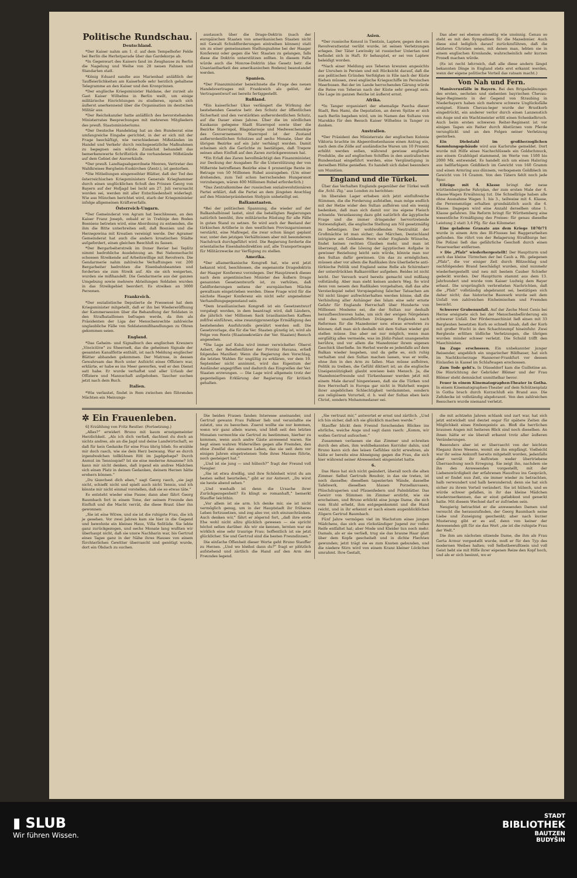Politische Rundschau.
Deutschland.
*Der Kaiser nahm am 1. d. auf dem Tempelhofer Felde bei Berlin die Herbstparade über das Gardekorps ab.
*In Gegenwart des Kaisers fand im Zeughause zu Berlin die Nagelung und Weihe von 28 neuen Fahnen und Standarten statt.
*König Eduard sandte aus Marienbad anläßlich der Tauffeierlichkeiten am Kaiserhofe sehr herzlich gehaltene Telegramme an den Kaiser und den Kronprinzen.
*Der englische Kriegsminister Haldane, der zurzeit als Gast Kaiser Wilhelms in Berlin weilt, um einige militärische Einrichtungen zu studieren, sprach sich äußerst anerkennend über die Organisation im deutschen Militär aus.
*Der Reichskanzler hatte anläßlich des bevorstehenden Ministerrates Besprechungen mit mehreren Mitgliedern des preuß. Staatsministeriums.
*Der Deutsche Handelstag hat an den Bundesrat eine umfangreiche Eingabe gerichtet, in der er sich mit der Frage beschäftigt, wie verschiedenen Mißständen im Handel und Verkehr durch reichsgesetzliche Maßnahmen zu begegnen sein würde. Zunächst behandelt das bemerkenswerte Schriftstück die vorhandenen Mißstände auf dem Gebiet der Ausverkäufe.
*Der preuß. Landtagsabgeordnete Mooren, Vertreter des Wahlkreises Bergheim-Euskirchen (Zentr.), ist gestorben.
*Die Mitteilungen eingeweihter Blätter, daß der Tod des österreichischen Kriegsministers Generals Krieghammer durch einen unglücklichen Schuß des Prinzen Georg von Bayern auf der Hofjagd bei Ischl am 27. Juli verursacht worden sei, werden mit aller Entschiedenheit widerlegt. Wie aus München berichtet wird, starb der Kriegsminister infolge allgemeinen Kräfteverfalls.
Österreich-Ungarn.
*Der Gemeinderat von Agram hat beschlossen, an den Kaiser Franz Joseph, sobald er in Trebinje den Boden Bosniens betreten wird, eine Abordnung zu entsenden, die ihm die Bitte unterbreiten soll, daß Bosnien und die Herzegowina mit Kroatien vereinigt werde. Der Agramer Gemeinderat hat auch die andern kroatischen Städte aufgefordert, einen gleichen Beschluß zu fassen.
*Der Bergarbeiterstreik im Duxer Revier bei Teplitz nimmt bedrohliche Ausdehnung an. Bei Nelsonschacht schossen Streikende auf Arbeitswillige mit Revolvern. Die Gendarmerie nahm zahlreiche Verhaftungen vor. 200 Bergarbeiter bedrohten die Eisenbahnbeamten und forderten sie zum Streik auf. Als sie sich weigerten, wurden sie mißhandelt. Die Gendarmerie aus der ganzen Umgebung sowie mehrere Abteilungen Soldaten wurden in das Streikgebiet beordert. Es streiken an 3000 Personen.
Frankreich.
*Der sozialistische Deputierte de Pressensé hat dem Kriegsminister mitgeteilt, daß er ihn bei Wiedereröffnung der Kammersession über die Behandlung der Soldaten in den Strafbataillonen befragen werde, da ihm als Präsidenten der Liga der Menschenrechte zahlreiche unglaubliche Fälle von Soldatenmißhandlungen zu Ohren gekommen seien.
England.
*Das Geheim- und Signalbuch des englischen Kreuzers „Vincicitive“ zu Sheerneß, das die geheimen Signale der gesamten Kanalflotte enthält, ist nach Meldung englischer Blätter abhanden gekommen. Der Matrose, in dessen Gewahrsam das Buch unter Aufsicht eines Offiziers war, erklärte, er habe es ins Meer geworfen, weil er den Dienst satt habe. Er wurde verhaftet und aller Urlaub der Offiziere und Mannschaft aufgehoben. Taucher suchen jetzt nach dem Buch.
Italien.
*Wie verlautet, findet in Rom zwischen den führenden Mächten ein Meinungs-
austausch über die Drago-Doktrin (nach der europäischen Staaten von amerikanischen Staaten nicht mit Gewalt Schuldforderungen eintreiben können) statt um zu einer gemeinsamen Stellungnahme bei der Haager Konferenz oder gegen die Ver. Staaten zu gelangen, falls diese die Doktrin unterstützen sollten. In diesem Falle würde auch die Monroe-Doktrin (das Gesetz betr. die Unantastbarkeit des amerikanischen Bodens) beanstandet werden.
Spanien.
*Der Finanzminister bezeichnete die Frage des neuen Handelsvertrages mit Frankreich als gelöst, der Vertragsentwurf sei bereits fertiggestellt.
Rußland.
*Ein kaiserlicher Ukas verlängert die Wirkung der bestehenden Gesetze betr. den Schutz der öffentlichen Sicherheit und den verstärkten außerordentlichen Schutz, auf die Dauer eines Jahres. Über die im nördlichen Kaukasus gelegene Stadt Stawropol sowie über die Bezirke Stawropol, Blagodarnoje und Medweschenskoje des Gouvernements Stawropol ist der Zustand außerordentlichen Schutzes auf sechs Monate, über die übrigen Bezirke auf ein Jahr verhängt worden. Damit scheinen sich die Gerüchte zu bestätigen, daß Trepow seinen alten Einfluß auf den Zaren zurückgewonnen hat.
*Ein Erlaß des Zaren bevollmächtigt den Finanzminister, zur Deckung der Ausgaben für die Unterstützung der von Mißernte betroffenen Bezirke eine 4 prozentige Rente im Betrage von 50 Millionen Rubel auszugeben. (Um einer drohenden, zum Teil schon herrschenden Hungersnot vorzubeugen, wären 400 Millionen Rubel erforderlich.)
*Das Zentralkomitee der russischen sozialrevolutionären Partei erklärt, daß die Partei an dem jüngsten Anschlag auf den Ministerpräsidenten Stolypin unbeteiligt sei.
Balkanstaaten.
*Bei der politischen Spannung, die wieder auf der Balkanhalbinsel lastet, sind die beteiligten Regierungen natürlich bemüht, ihre militärische Rüstung für alle Fälle in guten Stand zu setzen. So wird auch der Bestand der türkischen Artillerie in den westlichen Provinzgarnisonen verstärkt, eine Maßregel, die zwar schon längst geplant war, unter den jetzigen Verhältnissen aber mit besonderem Nachdruck durchgeführt wird. Die Regierung forderte die orientalische Eisenbahndirektion auf, alle Transportwagen für Militärzwecke zur Verfügung zu stellen.
Amerika.
*Der allamerikanische Kongreß hat, wie erst jetzt bekannt wird, beschlossen, die sogenannte Dragodoktrin der Haager Konferenz vorzulegen. Der Hauptzweck dieses nach dem argentinischen Minister des Äußern Drago genannten Gesetzentwurfs ist, zu verhüten, daß Geldforderungen seitens der europäischen Mächte gewaltsam eingetrieben werden. Diese Frage wird für die nächste Haager Konferenz ein nicht sehr angenehmer Verhandlungsgegenstand sein.
*Dem brasilianischen Kongreß ist ein Gesetzentwurf vorgelegt worden, in dem beantragt wird, daß Ländern, die jährlich vier Millionen Sack brasilianischen Kaffees zollfrei einführen, eine zwanzigprozentige Ermäßigung des bestehenden Ausfuhrzolls gewährt werden soll. Die Gesetzvorlage, die für die Ver. Staaten günstig ist, wird als Folge von Roots (Staatssekretärs der Ver. Staaten) Besuch angesehen.
*Die Lage auf Kuba wird immer verwickelter. Oberst Asbert, der Rebellenführer der Provinz Havana, erließ folgendes Manifest: Wenn die Regierung den Vorschlag, die letzten Wahlen für ungültig zu erklären, vor dem 10. September nicht annimmt, wird das Eigentum der Ausländer angegriffen und dadurch das Eingreifen der Ver. Staaten erzwungen. — Die Lage wird allgemein trotz der gegenteiligen Erklärung der Regierung für kritisch gehalten.
Asien.
*Der russische Konsul in Tientsin, Laptew, gegen den ein Revolverattentat verübt wurde, ist seinen Verletzungen erlegen. Der Täter Lewinsky ist russischer Untertan und befindet sich in Haft. Er behauptet, er sei von Laptew beleidigt worden.
*Nach einer Meldung aus Teheran kreuzen angesichts der Unruhen in Persien und mit Rücksicht darauf, daß die aus politischen Gründen Verfolgten in Eile nach der Küste fliehen müssen, zwei englische Kriegsschiffe im Persischen Meerbusen. Bei der im Lande herrschenden Gärung würde die Reise von Teheran nach der Küste sehr gewagt sein. Die Lage im ganzen Reiche ist äußerst ernst.
Afrika.
*In Tanger organisiert der ehemalige Pascha dieser Stadt, Ben Hami, die Deputation, an deren Spitze er sich nach Berlin begeben wird, um im Namen des Sultans von Marokko für den Besuch Kaiser Wilhelms in Tanger zu danken.
Australien.
*Der Präsident des Ministerrats der englischen Kolonie Viktoria brachte im Abgeordnetenhause einen Antrag ein, nach dem die Zölle auf ausländische Waren um 10 Prozent erhöht werden sollen, während gewisse englische Produkte, die auf englischen Schiffen in den australischen Bundesstaat eingeführt werden, eine Vergünstigung in derselben Höhe genießen. Es handelt sich dabei besonders um Munition.
England und die Türkei.
Über das Verhalten Englands gegenüber der Türkei weiß die ‚Schl. Ztg.‘ aus London zu berichten:
Im liberalen Lager erheben sich jetzt einflußreiche Stimmen, die die Forderung aufstellen, man möge endlich mit der Hetze wider den Sultan aufhören und ein wenig bedenken, daß man sich damit nur ins eigene Fleisch schneide. Veranlassung dazu gibt natürlich die ägyptische Frage und die immer dringender hervortretende Notwendigkeit, die englische Stellung am Nil gesetzmäßig zu befestigen. Der wohlwollenden Neutralität der Großmächte ist man sicher; das Märchen, Deutschland intrigiere am Goldenen Horn wider Englands Wünsche, findet keinen rechten Glauben mehr, und man ist überzeugt, daß die Lösung der ägyptischen Aufgabe in gewisser Beziehung leicht sein würde, könnte man nur den Sultan dafür gewinnen. Um das zu ermöglichen, müssen aber vor allem die Radikalen ihre überlieferte anti-türkische Politik und England seine Rolle als Schirmherr der unterdrückten Balkanvölker aufgeben. Beides ist nicht leicht. Der Versuch ward bereits gemacht und mißlang vollständig. Aber man sieht keinen andern Weg. So wird denn von neuem den Radikalen vorgehalten, daß das alte Versteckspiel nebst Vorspiegelung falscher Tatsachen am Nil nicht länger aufrechterhalten werden könne, daß die Verbindung aller Anhänger des Islam eine sehr ernste Gefahr für Englands Herrschaft über Hunderte von Millionen Moslems sei, die der Sultan nur deshalb heraufbeschworen habe, um sich der ewigen Nörgeleien und des unaufhörlichen Drängens Englands nach Reformen für die Mazedonier usw. etwas erwehren zu können; daß man sich deshalb mit dem Sultan wieder gut stellen müsse. Das aber sei nur möglich, wenn man sorgfältig alles vermeide, was im Jildiz-Palast unangenehm berühre, und vor allem die Mazedonier ihrem eigenen Geschick überließe. Im Herbst werde es jedenfalls auf dem Balkan wieder losgehen, und da gelte es, sich ruhig verhalten und den Sultan machen lassen, was er wolle, ohne ihm in den Arm zu fallen. Man müsse aufhören, Politik zu treiben, die Gefühl diktiert ist; an die englische Uneigennützigkeit glaubt sowieso kein Mensch. Ja, die Mazedonierfreunde und Türkenhasser werden jetzt mit einem Male darauf hingewiesen, daß sie die Türken und ihre Herrschaft in Europa gar nicht in Wahrheit wegen ihrer angeblichen Schlechtigkeit verdammten, sondern aus religiösem Vorurteil, d. h. weil der Sultan eben kein Christ, sondern Mohammedaner sei.
Das aber sei ebenso einseitig wie unsinnig. Genau so steht es mit den Sympathien für die Mazedonier. Auch diese sind lediglich darauf zurückzuführen, daß die letzteren Christen seien, mit denen man, lebten sie in einem englischen Kronlande, wahrscheinlich sehr kurzen Prozeß machen würde.
(Es ist recht lehrreich, daß alle diese andern längst bekannten Dinge in England stets erst erkannt werden, wenn der eigene politische Vorteil das ratsam macht.)
Von Nah und Fern.
Manöverunfälle in Bayern. Bei den Brigadeübungen des ersten, sechsten und siebenten bayrischen Chevau-leger-Regiments in der Gegend von Straubing in Niederbayern haben sich mehrere schwere Unglücksfälle ereignet. Einem Chevau-leger wurde der Brustkorb eingedrückt, ein anderer verlor durch einen Lanzenstich ein Auge und ein Wachtmeister erlitt einen Schenkelbruch. Auch beim ersten schweren Reiter-Regiment ist vor einigen Tagen ein Reiter durch Abstürzen vom Pferde verunglückt und an den Folgen seiner Verletzung gestorben.
Ein Diebstahl im großherzoglichen Sammlungsgebäude wird aus Karlsruhe gemeldet. Dort wurde mit Hilfe eines Nachschlüssels ein Goldschmuck, aus einem Grabhügel stammend, im Werte von 1500 bis 2000 Mk. entwendet. Es handelt sich um einen Halsring aus hellfarbigem Goldblech im Gewicht von 160 Gramm und einen Armring aus dünnem, verbogenem Goldblech im Gewicht von 14 Gramm. Von den Tätern fehlt noch jede Spur.
Eilzüge mit 4. Klasse bringt der neue württembergische Fahrplan, der zum ersten Male der 4. Klasse-Wagen Erwähnung tut. Die Schnellzüge haben alle ohne Ausnahme Wagen 1. bis 3., teilweise mit 4. Klasse, die Personenzüge erhalten grundsätzlich auch die 4. Klasse. Dagegen wird eine Anzahl derselben ohne 1. Klasse gefahren. Die Reform bringt für Württemberg eine wesentliche Ermäßigung des Preises: für genau dieselbe Leistung 2 statt 3,4 Pfg. für das Kilometer.
Eine geladene Granate aus dem Kriege 1870/71 wurde in einem Arm des Ill-Flusses bei Baggerarbeiten gefunden. Sie rührt von der Belagerung Straßburgs her. Die Polizei ließ das gefährliche Geschoß durch einen Feuerwerker entfernen.
× Die „Pfalz“ wiederhergestellt! Der Hauptturm und auch das kleine Türmchen der bei Caub a. Rh. gelegenen „Pfalz“, die vor einiger Zeit durch Blitzschlag und nachfolgenden Brand beschädigt wurden, sind nunmehr wiederhergestellt und neu mit bestem Cauber Schiefer gedeckt worden. Der Hauptturm stammt aus dem 13. Jahrhundert und wurde vom Kaiser Ludwig dem Bayer erbaut. Die ursprünglich verbreiteten Nachrichten, daß die „Pfalz“ vollständig abgebrannt sei, bestätigen sich daher nicht; das historische Bauwerk wurde seit dem Unfall von zahlreichen Einheimischen und Fremden besucht.
Schwerer Grubenunfall. Auf der Zeche Mont Cenis bei Herne ereignete sich bei der Menschenbeförderung ein schwerer Unfall. Der Fördermaschinist ließ einen mit 33 Bergleuten besetzten Korb so schnell hinab, daß der Korb mit großer Wucht in den Schachtsumpf hineinfuhr. Zwei Bergleute erlitten tödliche Verletzungen, die übrigen wurden minder schwer verletzt. Die Schuld trifft den Maschinisten.
Im Zuge erschossen. Ein unbekannter junger Reisender, angeblich ein ungarischer Bildhauer, hat sich im Nachtkurierzuge Hannover-Frankfurt vor dessen Einlaufen in Kassel im Schlafwagen erschossen.
Zum Tode geht's. In Düsseldorf kam die Guillotine an. Die Hinrichtung der Gebrüder Blömer und der Frau Blömer steht demnächst unmittelbar bevor.
Feuer in einem Kinematographen-Theater in Gotha. In einem Kinematographen-Theater auf dem Schützenplatz in Gotha brach durch Kurzschluß ein Brand aus. Die Zeltdecke ist vollständig abgebrannt. Von den zahlreichen Besuchern wurde niemand verletzt.
✲ Ein Frauenleben.
6] Erzählung von Fritz Reutter. (Fortsetzung.)
„Alles?“ erwidert Bruno mit kaum ernstgemeinter Herzlichkeit. „Als ich dich verließ, dachtest du doch an nichts andres, als an die Jagd und deine Landwirtschaft, so daß für kein Gedanke für eine Frau übrig blieb. So erzähle mir doch rasch, wie sie dein Herz bezwang. War es durch irgendwelchen tollkühnen Ritt im Jagdgehege? Durch Anmut im Tennisspiel? Ist sie eine moderne Amazone? Ich kann mir nicht denken, daß irgend ein andres Mädchen sich einen Platz in deinen Gedanken, deinem Herzen hätte erobern können.“
„Du täuschest dich eben,“ sagt Georg rasch, „sie jagt nicht, schießt nicht und spielt auch nicht Tennis, und ich könnte mir nicht einmal vorstellen, daß sie so etwas täte.“
Es entsteht wieder eine Pause; dann aber fährt Georg Baumbach fort in einem Tone, der seinem Freunde den Einfluß und die Macht verrät, die diese Braut über ihn gewonnen:
„Sie ist eine Witwe, und sie ist die ruhigste Frau, die ich je gesehen. Vor zwei Jahren kam sie hier in die Gegend und bewohnte ein kleines Haus, Villa Solitüde. Sie lebte ganz zurückgezogen, und sechs Monate lang wußten wir überhaupt nicht, daß sie unsre Nachbarin war, bis Gertrud eines Tages ganz in der Nähe ihres Hauses von einem fürchterlichen Gewitter überrascht und genötigt wurde, dort ein Obdach zu suchen.
Die beiden Frauen fanden Interesse aneinander, und Gertrud gewann Frau Falkner lieb und veranlaßte sie zuletzt, uns zu besuchen. Zuerst wollte sie nur kommen, wenn wir ganz allein waren, und bloß seit den letzten Monaten vermochte sie Gertrud zu bestimmen, hierher zu kommen, wenn auch andre Gäste anwesend waren. Sie hegt einen wahren Widerwillen gegen alle Fremden, den ohne Zweifel das einsame Leben, das sie seit dem vor einigen Jahren eingetretenen Tode ihres Mannes führte, noch gesteigert hat.“
„Und ist sie jung — und hübsch?“ fragt der Freund voll Neugier.
„Sie ist etwa dreißig, und ihre Schönheit wirst du am besten selbst beurteilen,“ gibt er zur Antwort. „Du wirst sie heute abend sehen.“
„Und weshalb ist denn die Ursache ihrer Zurückgezogenheit? Es klingt so romanhaft,“ bemerkt Stauffer leichthin.
„Vor allem ist sie arm. Ich denke mir, sie ist nicht vermöglich genug, um in der Hauptstadt ihr früheres Leben fortzusetzen, und zog also vor, sich einzuschränken. Auch denken wir,“ fährt er zögernd fort, „daß ihre erste Ehe wohl nicht allzu glücklich gewesen — sie spricht höchst selten darüber. Als wir sie kennen, lernten war sie wirklich eine sehr traurige Frau; hoffentlich ist sie jetzt glücklicher. Sie und Gertrud sind die besten Freundinnen.“
Die einfache Offenheit dieser Worte geht Bruno Stauffer zu Herzen. „Und wo bleibst dann du?“ fragt er plötzlich aufstehend und zärtlich die Hand auf den Arm des Freundes legend.
„Sie vertraut mir,“ antwortet er ernst und zärtlich. „Und ich bin sicher, daß ich sie glücklich machen werde.“
Stauffer blickt dem Freund forschenden Blickes ins ehrliche, weiche Auge und sagt dann rasch: „Komm, wir wollen Gertrud aufsuchen.“
Zusammen verlassen sie das Zimmer und schreiten durch den alten, ihm wohlbekannten Korridor dahin, und Bruno kann sich des leisen Gefühles nicht erwehren, als hätte er bereits eine Abneigung gegen die Frau, die sich hier während seiner Abwesenheit eingenistet hatte.
6.
Das Haus hat sich nicht geändert, überall noch die alten Zimmer. Selbst Gertruds Boudoir, in das sie treten, ist noch dasselbe; dieselben tapezierten Wände, dasselbe Tafelwerk, dieselben blauen Porzellanvasen, Plüschdraperien und Pfauenfedern und Palmblätter. Das Gewirr von Stimmen im Zimmer erstirbt, wie sie erscheinen, und Bruno erblickt eine junge Dame, die sich vom Stuhl erhebt, ihm entgegenkommt und die Hand reicht, und in ihr erkennt er nach einem augenblicklichen Zögern Gertrud Baumbach.
Fünf Jahre vermögen viel im Wachstum eines jungen Mädchens, das sich aus rückständiger Jugend zur vollen Reife entfaltet hat; aber Mode und Kleider tun noch mehr. Damals, als er sie verließ, trug sie das braune Haar glatt über dem Kopfe gescheitelt und in dichte Flechten gewunden; jetzt trägt sie es zum Knoten gebunden, und die niedere Stirn wird von einem Kranz kleiner Löckchen umrahmt. Ihre Gestalt,
die mit achtzehn Jahren schlank und zart war, hat sich jetzt entwickelt und deutet sogar für spätere Zeiten die Möglichkeit eines Embonpoints an. Bloß die herrlichen braunen Augen mit heiteren Blick sind noch dieselben. An ihnen hätte er sie überall erkannt trotz aller äußeren Veränderungen.
Besonders aber ist er überrascht von der leichten Eleganz ihres Wesens, womit sie ihn empfängt. Vielleicht war ihr seine Ankunft bereits mitgeteilt worden, jedenfalls aber verrät ihr Auftreten weder übertriebene Überraschung noch Erregung. Sie zeigt ihn, nachdem sie ihn den Anwesenden vorgestellt, mit der Liebenswürdigkeit der erfahrenen Hausfrau ins Gespräch, und er findet nun Zeit, sie immer wieder zu betrachten, halb verwundert und halb bewundernd; denn sie hat sich sicher zu ihrem Vorteil verändert. Sie ist hübsch, und es würde schwer gefallen, in ihr das kleine Mädchen wiederzuerkennen, das er einst geliebkost und geneckt hatte. Mit diesem Wechsel darf er zufrieden sein.
Neugierig betrachtet er die anwesenden Damen und versucht die herauszufinden, der Georg Baumbach seine Liebe und Zuneigung geschenkt; aber nach kurzer Musterung gibt er es auf, denn von keiner der Anwesenden gilt für sie das Wort „sie ist die ruhigste Frau der Welt.“
Die ihm am nächsten sitzende Dame, die ihm als Frau Gerta Armur vorgestellt wurde, muß er für den Typ des modernen Weibes halten; voll Selbstbewußtsein und voll Geist hebt sie mit Hilfe ihrer eigenen Reize den Kopf hoch, und als er sich besinnt, wo er
▮ SLUB
Wir führen Wissen.
STADT
BIBLIOTHEK
BAUTZEN
BUDYŠIN